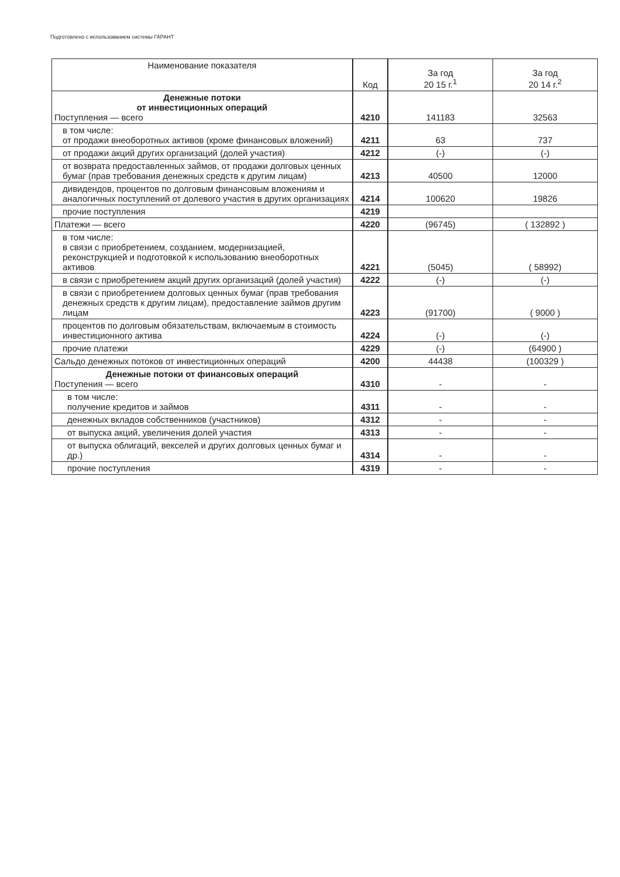Подготовлено с использованием системы ГАРАНТ
| Наименование показателя | Код | За год 20 15 г.<sup>1</sup> | За год 20 14 г.<sup>2</sup> |
| --- | --- | --- | --- |
| Денежные потоки от инвестиционных операций Поступления — всего | 4210 | 141183 | 32563 |
| в том числе: от продажи внеоборотных активов (кроме финансовых вложений) | 4211 | 63 | 737 |
| от продажи акций других организаций (долей участия) | 4212 | (-) | (-) |
| от возврата предоставленных займов, от продажи долговых ценных бумаг (прав требования денежных средств к другим лицам) | 4213 | 40500 | 12000 |
| дивидендов, процентов по долговым финансовым вложениям и аналогичных поступлений от долевого участия в других организациях | 4214 | 100620 | 19826 |
| прочие поступления | 4219 | | |
| Платежи — всего | 4220 | (96745) | ( 132892 ) |
| в том числе: в связи с приобретением, созданием, модернизацией, реконструкцией и подготовкой к использованию внеоборотных активов | 4221 | (5045) | ( 58992) |
| в связи с приобретением акций других организаций (долей участия) | 4222 | (-) | (-) |
| в связи с приобретением долговых ценных бумаг (прав требования денежных средств к другим лицам), предоставление займов другим лицам | 4223 | (91700) | ( 9000 ) |
| процентов по долговым обязательствам, включаемым в стоимость инвестиционного актива | 4224 | (-) | (-) |
| прочие платежи | 4229 | (-) | (64900 ) |
| Сальдо денежных потоков от инвестиционных операций | 4200 | 44438 | (100329 ) |
| Денежные потоки от финансовых операций Поступения — всего | 4310 | - | - |
| в том числе: получение кредитов и займов | 4311 | - | - |
| денежных вкладов собственников (участников) | 4312 | - | - |
| от выпуска акций, увеличения долей участия | 4313 | - | - |
| от выпуска облигаций, векселей и других долговых ценных бумаг и др.) | 4314 | - | - |
| прочие поступления | 4319 | - | - |